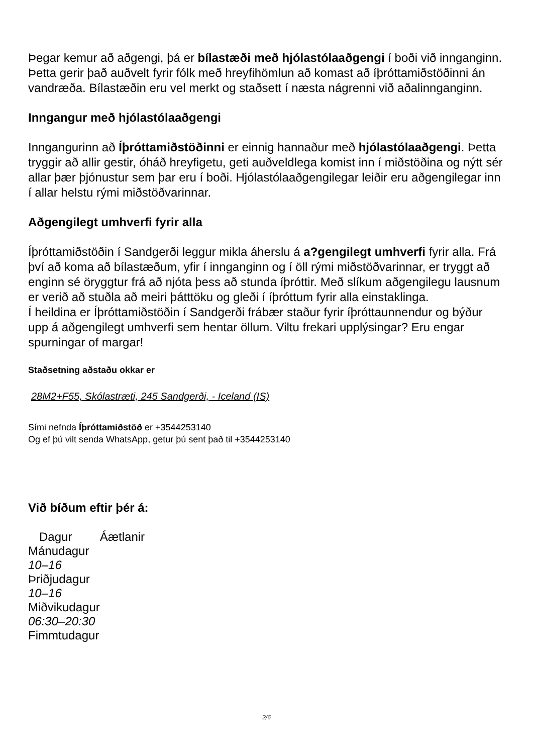Þegar kemur að aðgengi, þá er bílastæði með hjólastólaaðgengi í boði við innganginn. Þetta gerir það auðvelt fyrir fólk með hreyfihömlun að komast að íþróttamiðstöðinni án vandræða. Bílastæðin eru vel merkt og staðsett í næsta nágrenni við aðalinnganginn.
Inngangur með hjólastólaaðgengi
Inngangurinn að Íþróttamiðstöðinni er einnig hannaður með hjólastólaaðgengi. Þetta tryggir að allir gestir, óháð hreyfigetu, geti auðveldlega komist inn í miðstöðina og nýtt sér allar þær þjónustur sem þar eru í boði. Hjólastólaaðgengilegar leiðir eru aðgengilegar inn í allar helstu rými miðstöðvarinnar.
Aðgengilegt umhverfi fyrir alla
Íþróttamiðstöðin í Sandgerði leggur mikla áherslu á a?gengilegt umhverfi fyrir alla. Frá því að koma að bílastæðum, yfir í innganginn og í öll rými miðstöðvarinnar, er tryggt að enginn sé öryggtur frá að njóta þess að stunda íþróttir. Með slíkum aðgengilegu lausnum er verið að stuðla að meiri þátttöku og gleði í íþróttum fyrir alla einstaklinga.
Í heildina er Íþróttamiðstöðin í Sandgerði frábær staður fyrir íþróttaunnendur og býður upp á aðgengilegt umhverfi sem hentar öllum. Viltu frekari upplýsingar? Eru engar spurningar of margar!
Staðsetning aðstaðu okkar er
28M2+F55, Skólastræti, 245 Sandgerði, - Iceland (IS)
Sími nefnda Íþróttamiðstöð er +3544253140
Og ef þú vilt senda WhatsApp, getur þú sent það til +3544253140
Við bíðum eftir þér á:
| Dagur | Áætlanir |
| --- | --- |
| Mánudagur | |
| 10–16 | |
| Þriðjudagur | |
| 10–16 | |
| Miðvikudagur | |
| 06:30–20:30 | |
| Fimmtudagur | |
2/6